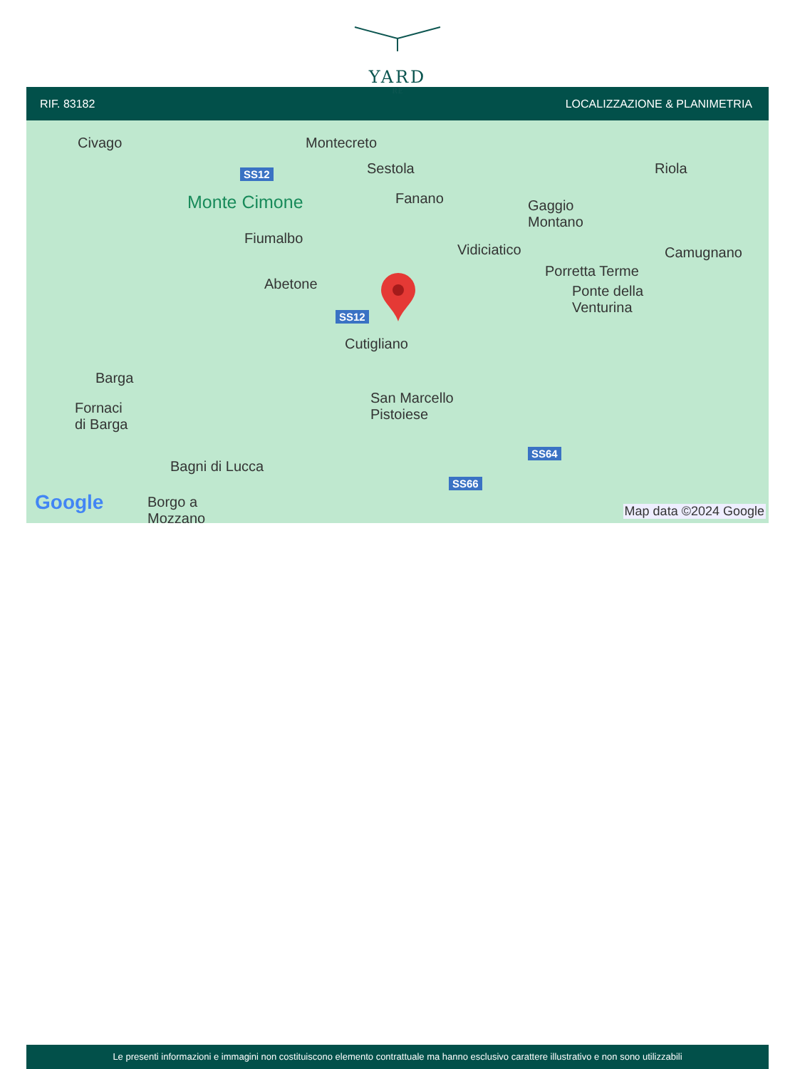YARD
RE
RIF. 83182 LOCALIZZAZIONE & PLANIMETRIA
Civago Montecreto
Sestola Riola SS12
Monte Cimone Fanano Gaggio
Montano
Fiumalbo
Vidiciatico Camugnano
Porretta Terme
Abetone Ponte della
Venturina SS12
Cutigliano
Barga
San Marcello
Pistoiese Fornaci
di Barga
SS64
Bagni di Lucca
SS66
Google Borgo a
Mozzano Map data ©2024 Google
Le presenti informazioni e immagini non costituiscono elemento contrattuale ma hanno esclusivo carattere illustrativo e non sono utilizzabili